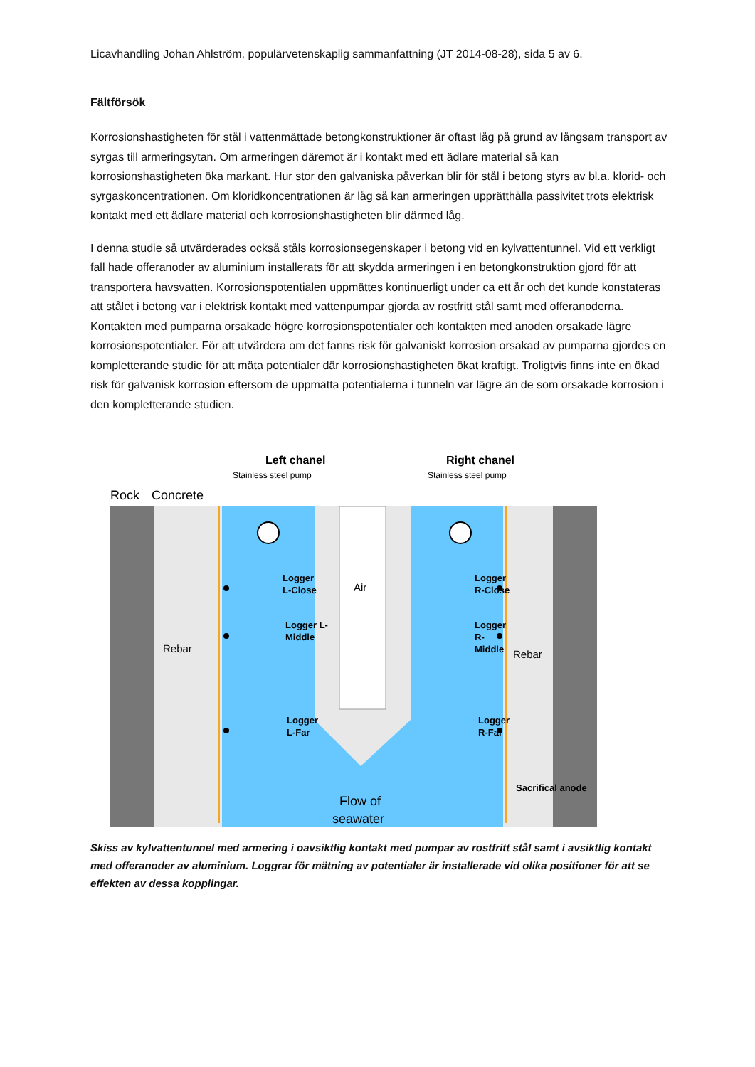Licavhandling Johan Ahlström, populärvetenskaplig sammanfattning (JT 2014-08-28), sida 5 av 6.
Fältförsök
Korrosionshastigheten för stål i vattenmättade betongkonstruktioner är oftast låg på grund av långsam transport av syrgas till armeringsytan. Om armeringen däremot är i kontakt med ett ädlare material så kan korrosionshastigheten öka markant. Hur stor den galvaniska påverkan blir för stål i betong styrs av bl.a. klorid- och syrgaskoncentrationen. Om kloridkoncentrationen är låg så kan armeringen upprätthålla passivitet trots elektrisk kontakt med ett ädlare material och korrosionshastigheten blir därmed låg.
I denna studie så utvärderades också ståls korrosionsegenskaper i betong vid en kylvattentunnel. Vid ett verkligt fall hade offeranoder av aluminium installerats för att skydda armeringen i en betongkonstruktion gjord för att transportera havsvatten. Korrosionspotentialen uppmättes kontinuerligt under ca ett år och det kunde konstateras att stålet i betong var i elektrisk kontakt med vattenpumpar gjorda av rostfritt stål samt med offeranoderna. Kontakten med pumparna orsakade högre korrosionspotentialer och kontakten med anoden orsakade lägre korrosionspotentialer. För att utvärdera om det fanns risk för galvaniskt korrosion orsakad av pumparna gjordes en kompletterande studie för att mäta potentialer där korrosionshastigheten ökat kraftigt. Troligtvis finns inte en ökad risk för galvanisk korrosion eftersom de uppmätta potentialerna i tunneln var lägre än de som orsakade korrosion i den kompletterande studien.
Left chanel
Stainless steel pump
Right chanel
Stainless steel pump
Rock
Concrete
Logger
L-Close
Logger L-
Middle
Logger
L-Far
Air
Logger
R-Close
Logger
R-
Middle
Logger
R-Far
Rebar
Rebar
Flow of
seawater
Sacrifical anode
Skiss av kylvattentunnel med armering i oavsiktlig kontakt med pumpar av rostfritt stål samt i avsiktlig kontakt med offeranoder av aluminium. Loggrar för mätning av potentialer är installerade vid olika positioner för att se effekten av dessa kopplingar.